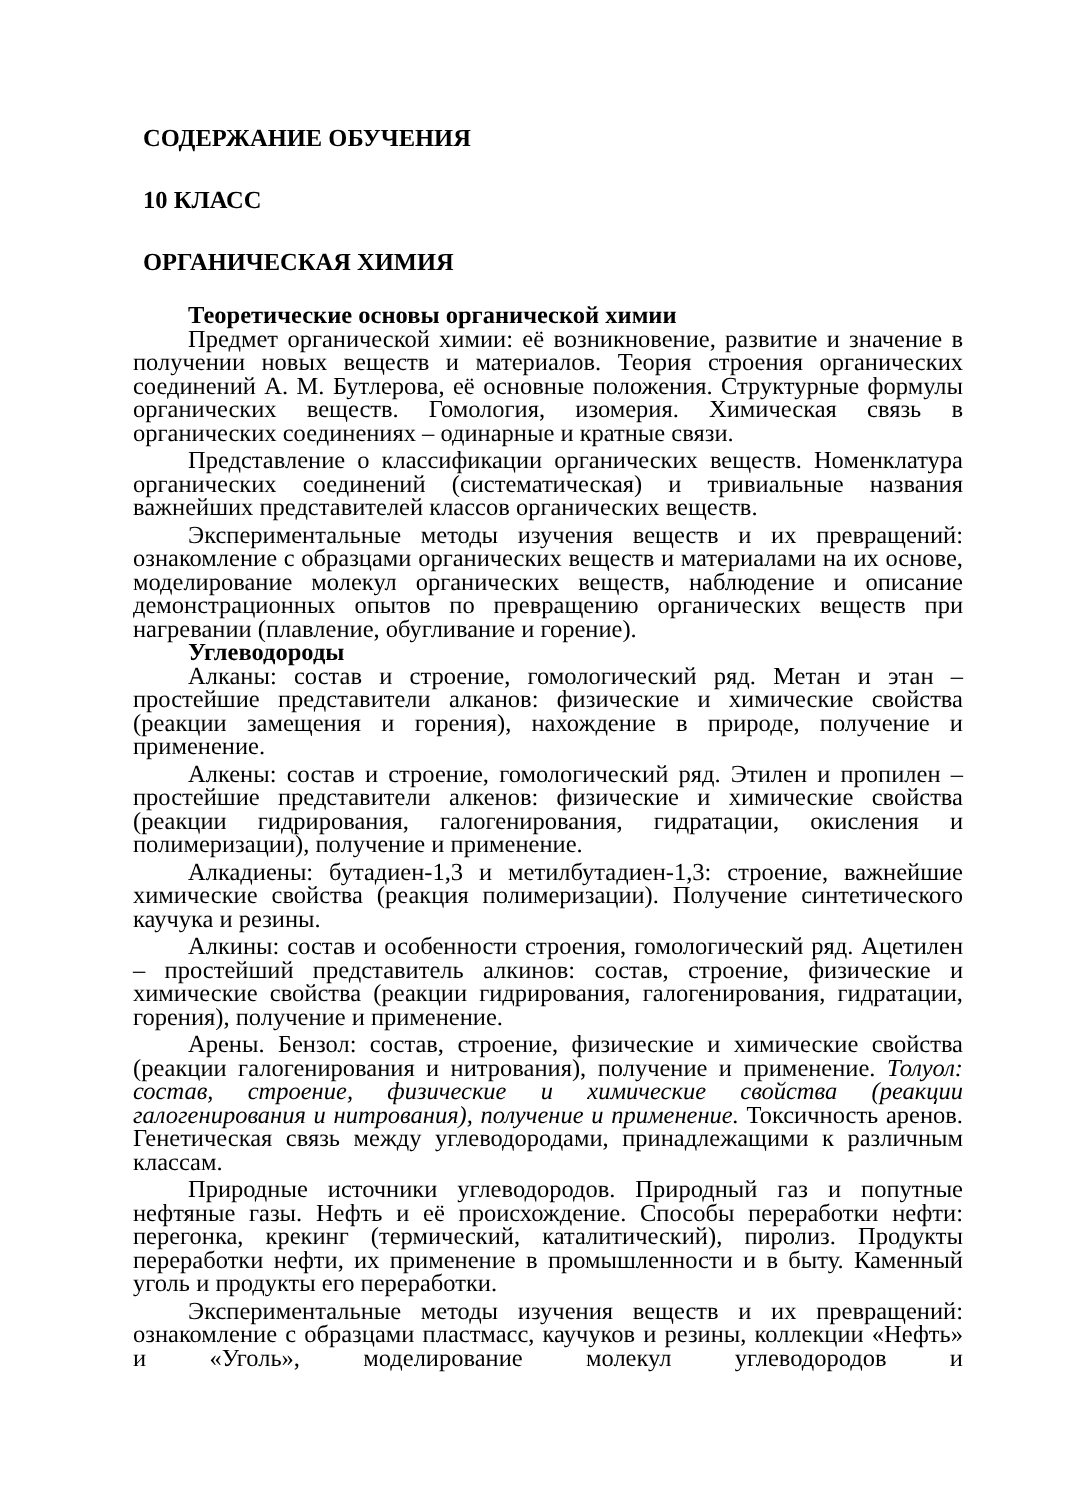СОДЕРЖАНИЕ ОБУЧЕНИЯ
10 КЛАСС
ОРГАНИЧЕСКАЯ ХИМИЯ
Теоретические основы органической химии
Предмет органической химии: её возникновение, развитие и значение в получении новых веществ и материалов. Теория строения органических соединений А. М. Бутлерова, её основные положения. Структурные формулы органических веществ. Гомология, изомерия. Химическая связь в органических соединениях – одинарные и кратные связи.
Представление о классификации органических веществ. Номенклатура органических соединений (систематическая) и тривиальные названия важнейших представителей классов органических веществ.
Экспериментальные методы изучения веществ и их превращений: ознакомление с образцами органических веществ и материалами на их основе, моделирование молекул органических веществ, наблюдение и описание демонстрационных опытов по превращению органических веществ при нагревании (плавление, обугливание и горение).
Углеводороды
Алканы: состав и строение, гомологический ряд. Метан и этан – простейшие представители алканов: физические и химические свойства (реакции замещения и горения), нахождение в природе, получение и применение.
Алкены: состав и строение, гомологический ряд. Этилен и пропилен – простейшие представители алкенов: физические и химические свойства (реакции гидрирования, галогенирования, гидратации, окисления и полимеризации), получение и применение.
Алкадиены: бутадиен-1,3 и метилбутадиен-1,3: строение, важнейшие химические свойства (реакция полимеризации). Получение синтетического каучука и резины.
Алкины: состав и особенности строения, гомологический ряд. Ацетилен – простейший представитель алкинов: состав, строение, физические и химические свойства (реакции гидрирования, галогенирования, гидратации, горения), получение и применение.
Арены. Бензол: состав, строение, физические и химические свойства (реакции галогенирования и нитрования), получение и применение. Толуол: состав, строение, физические и химические свойства (реакции галогенирования и нитрования), получение и применение. Токсичность аренов. Генетическая связь между углеводородами, принадлежащими к различным классам.
Природные источники углеводородов. Природный газ и попутные нефтяные газы. Нефть и её происхождение. Способы переработки нефти: перегонка, крекинг (термический, каталитический), пиролиз. Продукты переработки нефти, их применение в промышленности и в быту. Каменный уголь и продукты его переработки.
Экспериментальные методы изучения веществ и их превращений: ознакомление с образцами пластмасс, каучуков и резины, коллекции «Нефть» и «Уголь», моделирование молекул углеводородов и